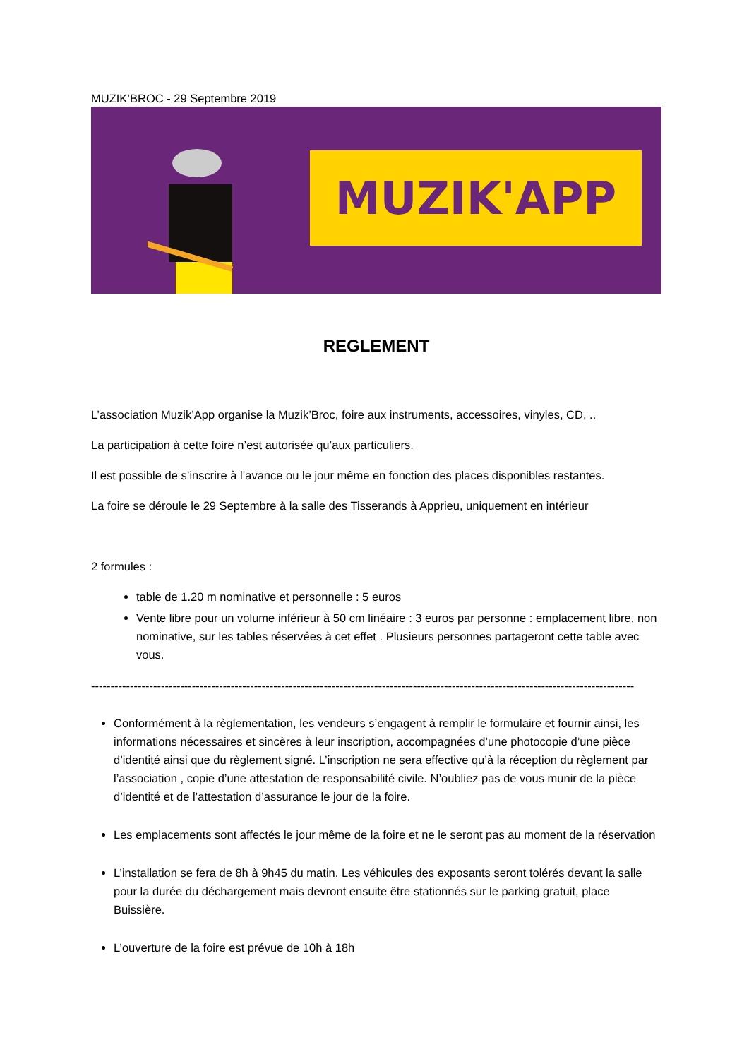MUZIK’BROC - 29 Septembre 2019
MUZIK'APP
REGLEMENT
L’association Muzik’App organise la Muzik’Broc, foire aux instruments, accessoires, vinyles, CD, ..
La participation à cette foire n’est autorisée qu’aux particuliers.
Il est possible de s’inscrire à l’avance ou le jour même en fonction des places disponibles restantes.
La foire se déroule le 29 Septembre à la salle des Tisserands à Apprieu, uniquement en intérieur
2 formules :
table de 1.20 m nominative et personnelle : 5 euros
Vente libre pour un volume inférieur à 50 cm linéaire : 3 euros par personne : emplacement libre, non nominative, sur les tables réservées à cet effet . Plusieurs personnes partageront cette table avec vous.
--------------------------------------------------------------------------------------------------------------------------------------------
Conformément à la règlementation, les vendeurs s’engagent à remplir le formulaire et fournir ainsi, les informations nécessaires et sincères à leur inscription, accompagnées d’une photocopie d’une pièce d’identité ainsi que du règlement signé. L’inscription ne sera effective qu’à la réception du règlement par l’association , copie d’une attestation de responsabilité civile. N’oubliez pas de vous munir de la pièce d’identité et de l’attestation d’assurance le jour de la foire.
Les emplacements sont affectés le jour même de la foire et ne le seront pas au moment de la réservation
L’installation se fera de 8h à 9h45 du matin. Les véhicules des exposants seront tolérés devant la salle pour la durée du déchargement mais devront ensuite être stationnés sur le parking gratuit, place Buissière.
L’ouverture de la foire est prévue de 10h à 18h